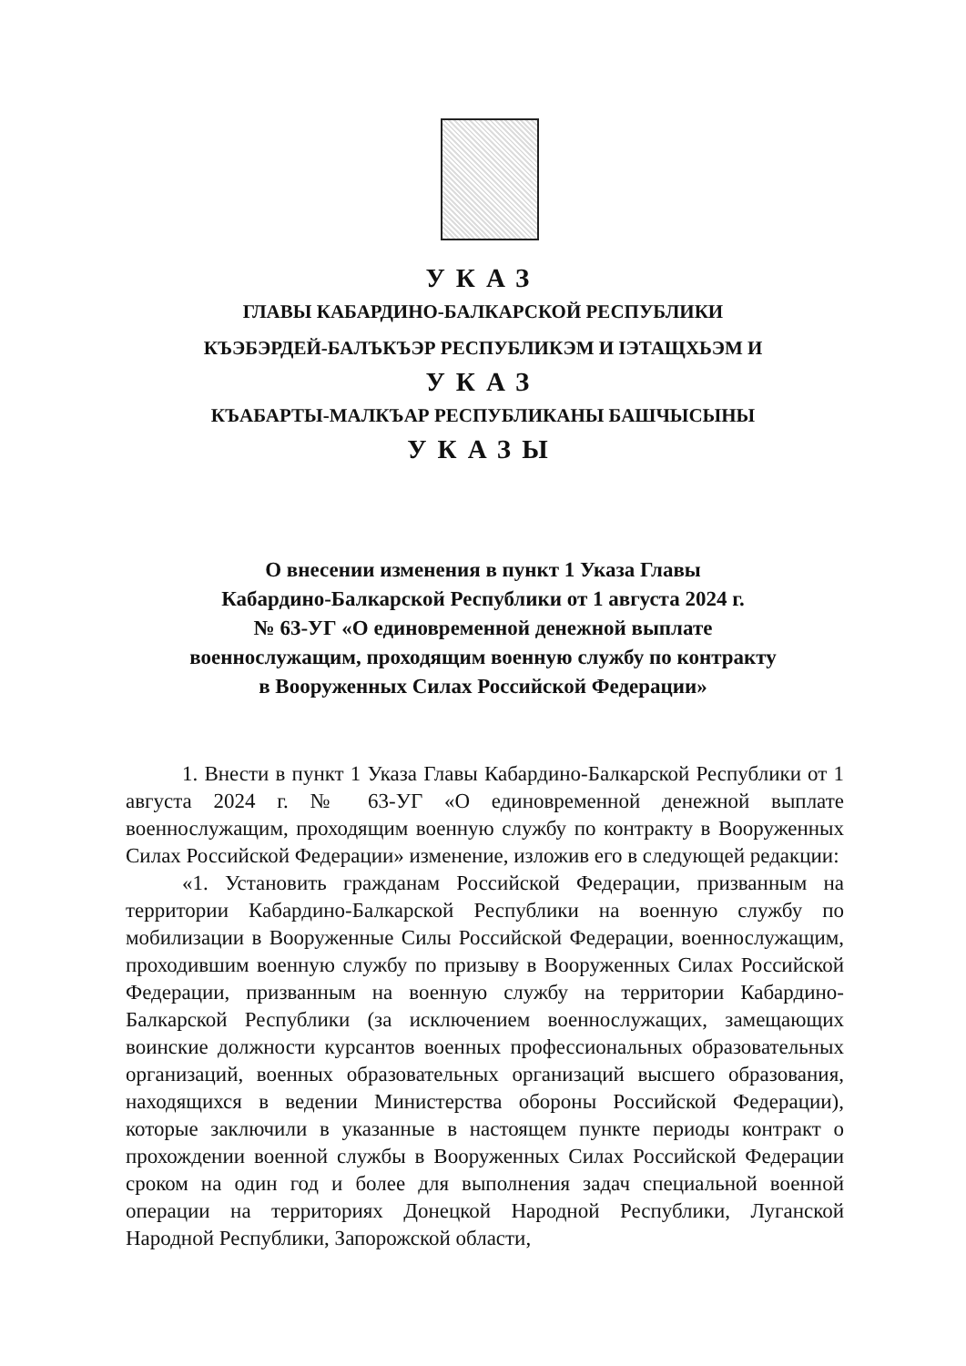УКАЗ
ГЛАВЫ КАБАРДИНО-БАЛКАРСКОЙ РЕСПУБЛИКИ
КЪЭБЭРДЕЙ-БАЛЪКЪЭР РЕСПУБЛИКЭМ И IЭТАЩХЬЭМ И
УКАЗ
КЪАБАРТЫ-МАЛКЪАР РЕСПУБЛИКАНЫ БАШЧЫСЫНЫ
УКАЗЫ
О внесении изменения в пункт 1 Указа Главы
Кабардино-Балкарской Республики от 1 августа 2024 г.
№ 63-УГ «О единовременной денежной выплате
военнослужащим, проходящим военную службу по контракту
в Вооруженных Силах Российской Федерации»
1. Внести в пункт 1 Указа Главы Кабардино-Балкарской Республики от 1 августа 2024 г. № 63-УГ «О единовременной денежной выплате военнослужащим, проходящим военную службу по контракту в Вооруженных Силах Российской Федерации» изменение, изложив его в следующей редакции:
«1. Установить гражданам Российской Федерации, призванным на территории Кабардино-Балкарской Республики на военную службу по мобилизации в Вооруженные Силы Российской Федерации, военнослужащим, проходившим военную службу по призыву в Вооруженных Силах Российской Федерации, призванным на военную службу на территории Кабардино-Балкарской Республики (за исключением военнослужащих, замещающих воинские должности курсантов военных профессиональных образовательных организаций, военных образовательных организаций высшего образования, находящихся в ведении Министерства обороны Российской Федерации), которые заключили в указанные в настоящем пункте периоды контракт о прохождении военной службы в Вооруженных Силах Российской Федерации сроком на один год и более для выполнения задач специальной военной операции на территориях Донецкой Народной Республики, Луганской Народной Республики, Запорожской области,